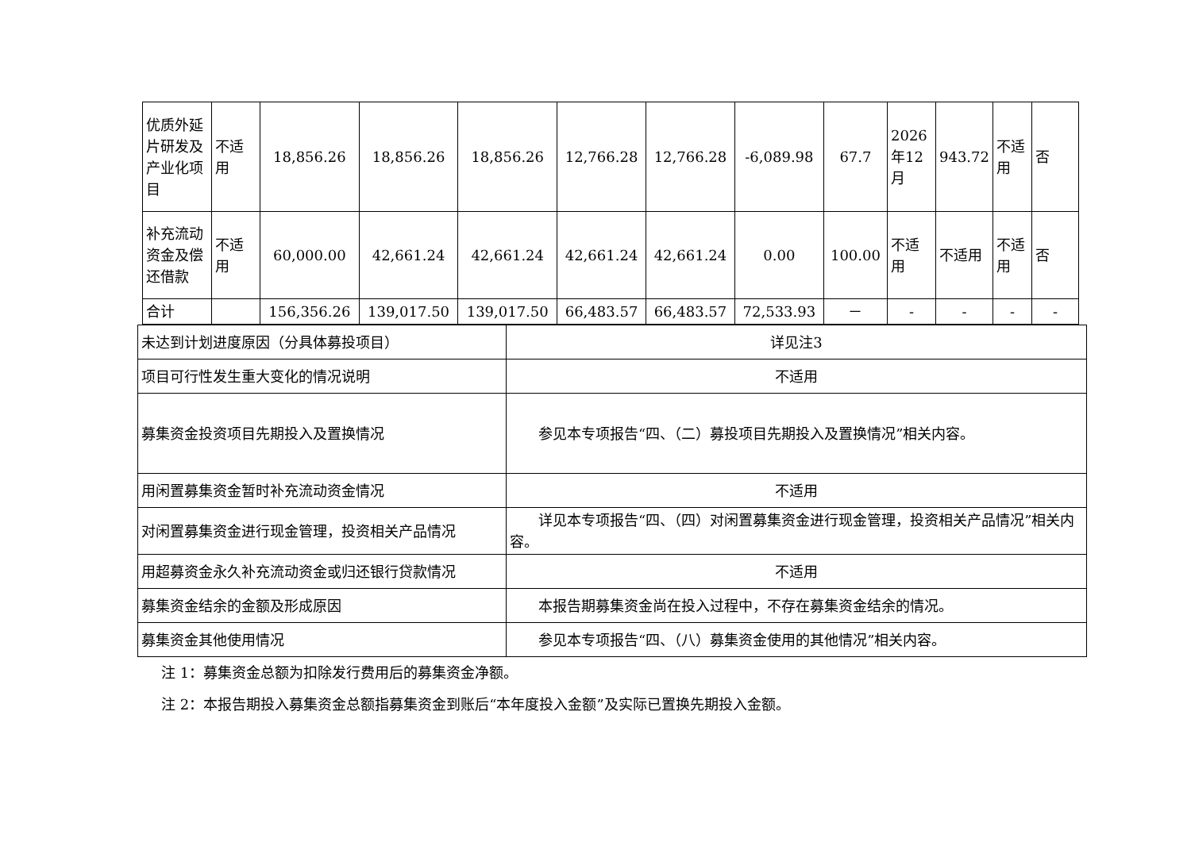| 优质外延片研发及产业化项目 | 不适用 | 18,856.26 | 18,856.26 | 18,856.26 | 12,766.28 | 12,766.28 | -6,089.98 | 67.7 | 2026年12月 | 943.72 | 不适用 | 否 |
| 补充流动资金及偿还借款 | 不适用 | 60,000.00 | 42,661.24 | 42,661.24 | 42,661.24 | 42,661.24 | 0.00 | 100.00 | 不适用 | 不适用 | 不适用 | 否 |
| 合计 | | 156,356.26 | 139,017.50 | 139,017.50 | 66,483.57 | 66,483.57 | 72,533.93 | － | - | - | - | - |
| 未达到计划进度原因（分具体募投项目） | 详见注3 |
| 项目可行性发生重大变化的情况说明 | 不适用 |
| 募集资金投资项目先期投入及置换情况 | 参见本专项报告“四、（二）募投项目先期投入及置换情况”相关内容。 |
| 用闲置募集资金暂时补充流动资金情况 | 不适用 |
| 对闲置募集资金进行现金管理，投资相关产品情况 | 详见本专项报告“四、（四）对闲置募集资金进行现金管理，投资相关产品情况”相关内容。 |
| 用超募资金永久补充流动资金或归还银行贷款情况 | 不适用 |
| 募集资金结余的金额及形成原因 | 本报告期募集资金尚在投入过程中，不存在募集资金结余的情况。 |
| 募集资金其他使用情况 | 参见本专项报告“四、（八）募集资金使用的其他情况”相关内容。 |
注 1：募集资金总额为扣除发行费用后的募集资金净额。
注 2：本报告期投入募集资金总额指募集资金到账后“本年度投入金额”及实际已置换先期投入金额。